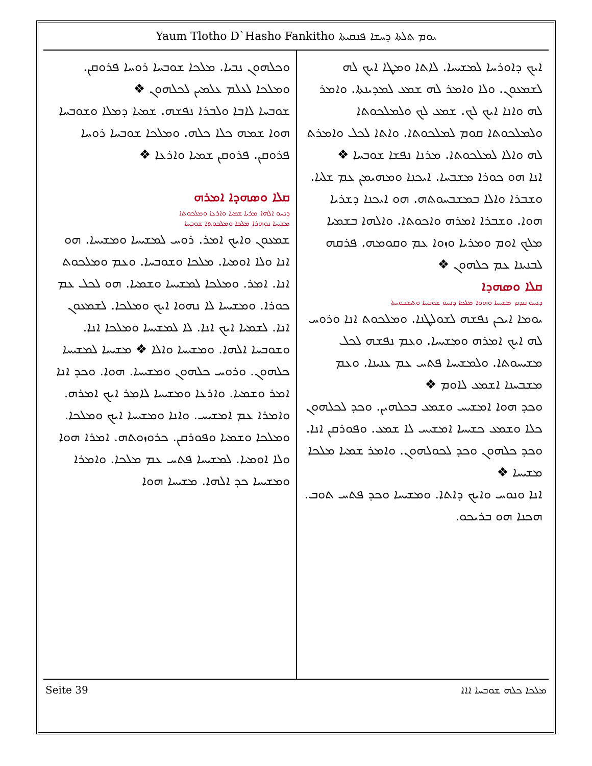Yaum Tlotho D`Hasho Fankitho ܝܘܡ ܬܠܬܐ ܕܚܫܐ ܦܢܩܝܬܐ
ܐܝܟ ܕܐܘܪܚܐ ܠܡܫܝܚܐ. ܠܐܬܐ ܘܡܛܐ ܐܝܟ ܠܗ ܠܫܡܥܘܢ. ܘܠܐ ܘܐܡܪ ܠܗ ܫܡܥ ܠܡܕܝܢܬܐ. ܘܐܡܪ ܠܗ ܘܐܢܐ ܐܝܟ ܠܟ. ܫܡܥ ܠܟ ܘܠܡܠܟܘܬܐ ܘܠܡܠܟܘܬܐ ܩܘܡ ܠܡܠܟܘܬܐ. ܘܐܬܐ ܠܟܠ ܘܐܡܪܬ ܠܗ ܘܐܠܐ ܠܡܠܟܘܬܐ. ܡܪܢܐ ܢܦܫܐ ܫܘܒܚܐ ❖
ܐܢܐ ܗܘ ܟܘܪܐ ܡܫܒܚܐ. ܐܝܟܢܐ ܘܡܗܝܡܢ ܥܡ ܫܠܝܐ. ܘܫܒܪܐ ܘܐܠܐ ܒܡܫܒܚܘܬܗ. ܗܘ ܐܝܟܢܐ ܕܫܪܝܐ ܗܘܐ. ܘܫܒܪܐ ܐܡܪܗ ܘܐܟܘܬܐ. ܘܐܠܗܐ ܒܫܡܝܐ ܡܠܟ ܐܘܡ ܘܡܪܝܐ ܘܙܘܐ ܥܡ ܘܩܘܡܗ. ܦܪܩܗ ܠܒܢܝܢܐ ܥܡ ܟܠܗܘܢ ❖
ܩܠܐ ܘܣܗܕܐ
ܕܢܚܘ ܩܕܡ ܡܫܝܚܐ ܘܗܘܐ ܡܠܟܐ ܕܢܚܘ ܫܘܒܚܐ ܘܬܫܒܘܚܬܐ
ܝܘܡܐ ܐܝܟܢ ܢܦܫܗ ܠܫܘܠܛܢܐ. ܘܡܠܟܘܬ ܐܢܐ ܘܪܘܚ ܠܗ ܐܝܟ ܐܡܪܗ ܘܡܫܝܚܐ. ܘܥܡ ܢܦܫܗ ܠܟܠ ܡܫܝܚܘܬܐ. ܘܠܡܫܝܚܐ ܦܬܚ ܥܡ ܥܢܝܢܐ. ܘܥܡ ܡܫܒܚܢܐ ܐܫܡܥ ܠܐܘܡ ❖
ܘܟܕ ܗܘܐ ܐܡܫܝܚ ܘܫܡܥ ܒܟܠܗܝܢ. ܘܟܕ ܠܟܠܗܘܢ ܟܠܐ ܘܫܡܥ ܟܫܝܚܐ ܐܡܫܝܚ ܠܐ ܫܡܥ. ܘܦܘܪܩܢ ܐܢܐ. ܘܟܕ ܟܠܗܘܢ ܘܟܕ ܠܟܘܠܗܘܢ. ܘܐܡܪ ܫܡܝܐ ܡܠܟܐ ܡܫܝܚܐ ❖
ܐܢܐ ܘܢܘܚ ܘܐܝܟ ܕܐܬܐ. ܘܡܫܝܚܐ ܘܟܕ ܦܬܚ ܬܘܒ. ܗܟܢܐ ܗܘ ܒܪܝܟܘ.
ܘܟܠܗܘܢ ܢܒܝܐ. ܡܠܟܐ ܫܘܒܚܐ ܪܘܚܐ ܦܪܘܩܢ. ܘܡܠܟܐ ܠܥܠܡ ܥܠܡܝܢ ܠܟܠܗܘܢ ❖
ܫܘܒܚܐ ܠܐܒܐ ܘܠܒܪܐ ܢܦܫܗ. ܫܡܝܐ ܕܡܠܐ ܘܫܘܒܚܐ ܗܘܐ ܫܡܗ ܟܠܐ ܟܠܗ. ܘܡܠܟܐ ܫܘܒܚܐ ܪܘܚܐ ܦܪܘܩܢ. ܦܪܘܩܢ ܫܡܝܐ ܘܐܪܥܐ ❖
ܩܠܐ ܘܣܗܕܐ ܐܡܪܗ
ܕܢܚܘ ܐܠܗܐ ܡܪܝܐ ܫܡܝܐ ܘܐܪܥܐ ܘܡܠܟܘܬܐ
ܡܫܝܚܐ ܢܘܗܪܐ ܡܠܟܐ ܘܡܠܟܘܬܐ ܫܘܒܚܐ
ܫܡܥܘܢ ܘܐܝܟ ܐܡܪ. ܪܘܚ ܠܡܫܝܚܐ ܘܡܫܝܚܐ. ܗܘ ܐܢܐ ܘܠܐ ܐܘܡܝܐ. ܡܠܟܐ ܘܫܘܒܚܐ. ܘܥܡ ܘܡܠܟܘܬ ܐܢܐ. ܐܡܪ. ܘܡܠܟܐ ܠܡܫܝܚܐ ܘܫܡܝܐ. ܗܘ ܠܟܠ ܥܡ ܟܘܪܐ. ܘܡܫܝܚܐ ܠܐ ܢܗܘܐ ܐܝܟ ܘܡܠܟܐ. ܠܫܡܥܘܢ ܐܢܐ. ܠܫܡܝܐ ܐܝܟ ܐܢܐ. ܠܐ ܠܡܫܝܚܐ ܘܡܠܟܐ ܐܢܐ. ܘܫܘܒܚܐ ܐܠܗܐ. ܘܡܫܝܚܐ ܘܐܠܐ ❖ ܡܫܝܚܐ ܠܡܫܝܚܐ ܟܠܗܘܢ. ܘܪܘܚ ܟܠܗܘܢ ܘܡܫܝܚܐ. ܗܘܐ. ܘܟܕ ܐܢܐ ܐܡܪ ܘܫܡܝܐ. ܘܐܪܥܐ ܘܡܫܝܚܐ ܠܐܡܪ ܐܝܟ ܐܡܪܗ. ܘܐܡܪܐ ܥܡ ܐܡܫܝܚ. ܘܐܢܐ ܘܡܫܝܚܐ ܐܝܟ ܘܡܠܟܐ. ܘܡܠܟܐ ܘܫܡܝܐ ܘܦܘܪܩܢ. ܟܪܘܙܘܬܗ. ܐܡܪܐ ܗܘܐ ܘܠܐ ܐܘܡܝܐ. ܠܡܫܝܚܐ ܦܬܚ ܥܡ ܡܠܟܐ. ܘܐܡܪܐ ܘܡܫܝܚܐ ܟܕ ܐܠܗܐ. ܡܫܝܚܐ ܗܘܐ
Seite 39 ܡܠܟܐ ܟܠܗ ܫܘܒܚܐ ܐܐܐ